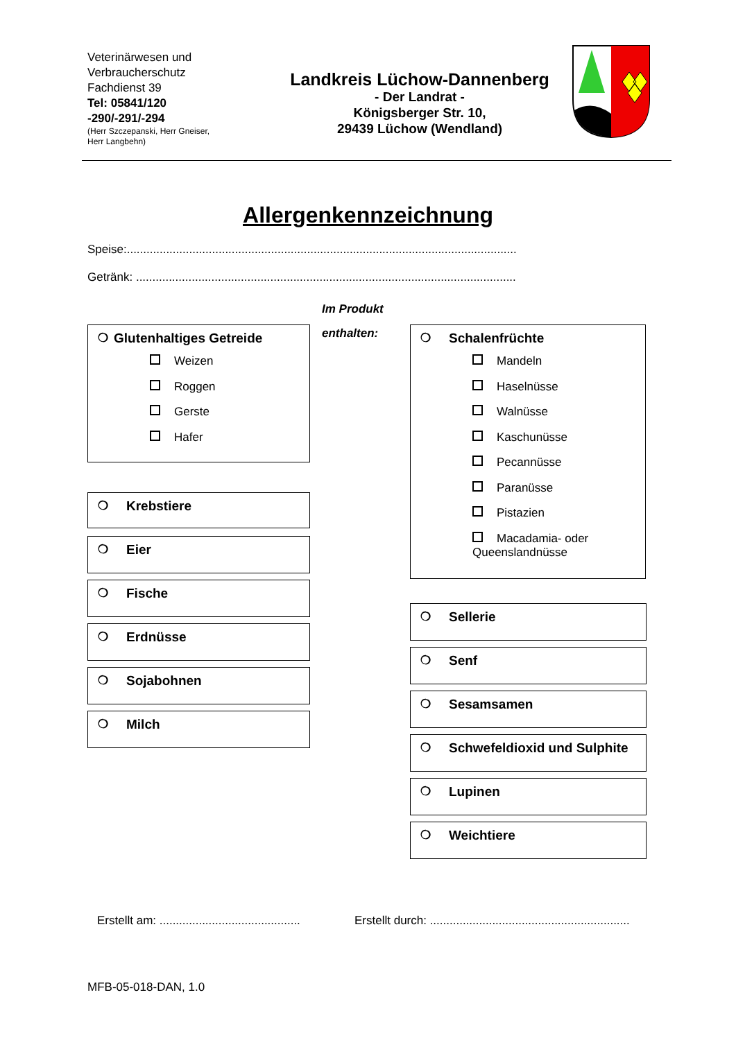Veterinärwesen und
Verbraucherschutz
Fachdienst 39
Tel: 05841/120
-290/-291/-294
(Herr Szczepanski, Herr Gneiser,
Herr Langbehn)
Landkreis Lüchow-Dannenberg
- Der Landrat -
Königsberger Str. 10,
29439 Lüchow (Wendland)
Allergenkennzeichnung
Speise:.......................................................................................................................
Getränk: ....................................................................................................................
Im Produkt
enthalten:
❍ Glutenhaltiges Getreide
Weizen
Roggen
Gerste
Hafer
❍ Krebstiere
❍ Eier
❍ Fische
❍ Erdnüsse
❍ Sojabohnen
❍ Milch
❍ Schalenfrüchte
Mandeln
Haselnüsse
Walnüsse
Kaschunüsse
Pecannüsse
Paranüsse
Pistazien
Macadamia- oder
Queenslandnüsse
❍ Sellerie
❍ Senf
❍ Sesamsamen
❍ Schwefeldioxid und Sulphite
❍ Lupinen
❍ Weichtiere
Erstellt am: ...........................................
Erstellt durch: .............................................................
MFB-05-018-DAN, 1.0